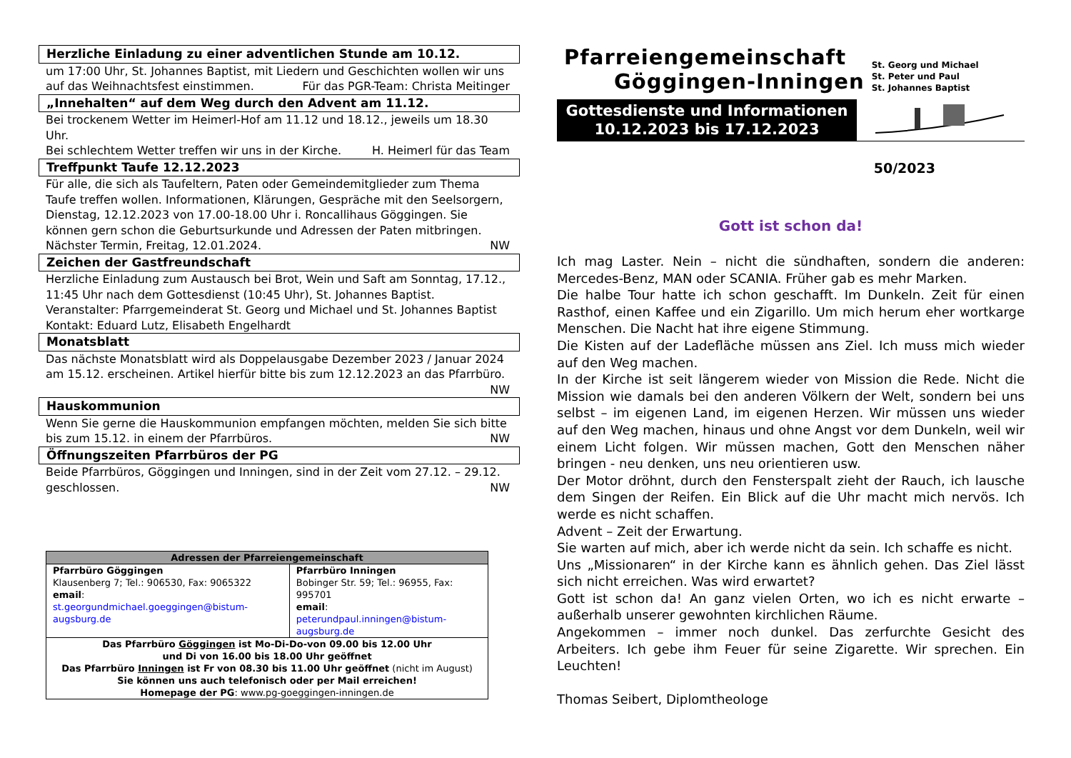Herzliche Einladung zu einer adventlichen Stunde am 10.12.
um 17:00 Uhr, St. Johannes Baptist, mit Liedern und Geschichten wollen wir uns
auf das Weihnachtsfest einstimmen. Für das PGR-Team: Christa Meitinger
„Innehalten“ auf dem Weg durch den Advent am 11.12.
Bei trockenem Wetter im Heimerl-Hof am 11.12 und 18.12., jeweils um 18.30 Uhr.
Bei schlechtem Wetter treffen wir uns in der Kirche. H. Heimerl für das Team
Treffpunkt Taufe 12.12.2023
Für alle, die sich als Taufeltern, Paten oder Gemeindemitglieder zum Thema Taufe treffen wollen. Informationen, Klärungen, Gespräche mit den Seelsorgern, Dienstag, 12.12.2023 von 17.00-18.00 Uhr i. Roncallihaus Göggingen. Sie können gern schon die Geburtsurkunde und Adressen der Paten mitbringen.
Nächster Termin, Freitag, 12.01.2024. NW
Zeichen der Gastfreundschaft
Herzliche Einladung zum Austausch bei Brot, Wein und Saft am Sonntag, 17.12., 11:45 Uhr nach dem Gottesdienst (10:45 Uhr), St. Johannes Baptist.
Veranstalter: Pfarrgemeinderat St. Georg und Michael und St. Johannes Baptist
Kontakt: Eduard Lutz, Elisabeth Engelhardt
Monatsblatt
Das nächste Monatsblatt wird als Doppelausgabe Dezember 2023 / Januar 2024 am 15.12. erscheinen. Artikel hierfür bitte bis zum 12.12.2023 an das Pfarrbüro.
NW
Hauskommunion
Wenn Sie gerne die Hauskommunion empfangen möchten, melden Sie sich bitte
bis zum 15.12. in einem der Pfarrbüros. NW
Öffnungszeiten Pfarrbüros der PG
Beide Pfarrbüros, Göggingen und Inningen, sind in der Zeit vom 27.12. – 29.12.
geschlossen. NW
| Adressen der Pfarreiengemeinschaft | |
| --- | --- |
| Pfarrbüro Göggingen Klausenberg 7; Tel.: 906530, Fax: 9065322 email : st.georgundmichael.goeggingen@bistum-augsburg.de | Pfarrbüro Inningen Bobinger Str. 59; Tel.: 96955, Fax: 995701 email : peterundpaul.inningen@bistum-augsburg.de |
| Das Pfarrbüro Göggingen ist Mo-Di-Do-von 09.00 bis 12.00 Uhr und Di von 16.00 bis 18.00 Uhr geöffnet Das Pfarrbüro Inningen ist Fr von 08.30 bis 11.00 Uhr geöffnet (nicht im August) Sie können uns auch telefonisch oder per Mail erreichen! Homepage der PG : www.pg-goeggingen-inningen.de | |
Pfarreiengemeinschaft
Göggingen-Inningen
Gottesdienste und Informationen
10.12.2023 bis 17.12.2023
St. Georg und Michael
St. Peter und Paul
St. Johannes Baptist
50/2023
Gott ist schon da!
Ich mag Laster. Nein – nicht die sündhaften, sondern die anderen: Mercedes-Benz, MAN oder SCANIA. Früher gab es mehr Marken.
Die halbe Tour hatte ich schon geschafft. Im Dunkeln. Zeit für einen Rasthof, einen Kaffee und ein Zigarillo. Um mich herum eher wortkarge Menschen. Die Nacht hat ihre eigene Stimmung.
Die Kisten auf der Ladefläche müssen ans Ziel. Ich muss mich wieder auf den Weg machen.
In der Kirche ist seit längerem wieder von Mission die Rede. Nicht die Mission wie damals bei den anderen Völkern der Welt, sondern bei uns selbst – im eigenen Land, im eigenen Herzen. Wir müssen uns wieder auf den Weg machen, hinaus und ohne Angst vor dem Dunkeln, weil wir einem Licht folgen. Wir müssen machen, Gott den Menschen näher bringen - neu denken, uns neu orientieren usw.
Der Motor dröhnt, durch den Fensterspalt zieht der Rauch, ich lausche dem Singen der Reifen. Ein Blick auf die Uhr macht mich nervös. Ich werde es nicht schaffen.
Advent – Zeit der Erwartung.
Sie warten auf mich, aber ich werde nicht da sein. Ich schaffe es nicht.
Uns „Missionaren“ in der Kirche kann es ähnlich gehen. Das Ziel lässt sich nicht erreichen. Was wird erwartet?
Gott ist schon da! An ganz vielen Orten, wo ich es nicht erwarte – außerhalb unserer gewohnten kirchlichen Räume.
Angekommen – immer noch dunkel. Das zerfurchte Gesicht des Arbeiters. Ich gebe ihm Feuer für seine Zigarette. Wir sprechen. Ein Leuchten!
Thomas Seibert, Diplomtheologe